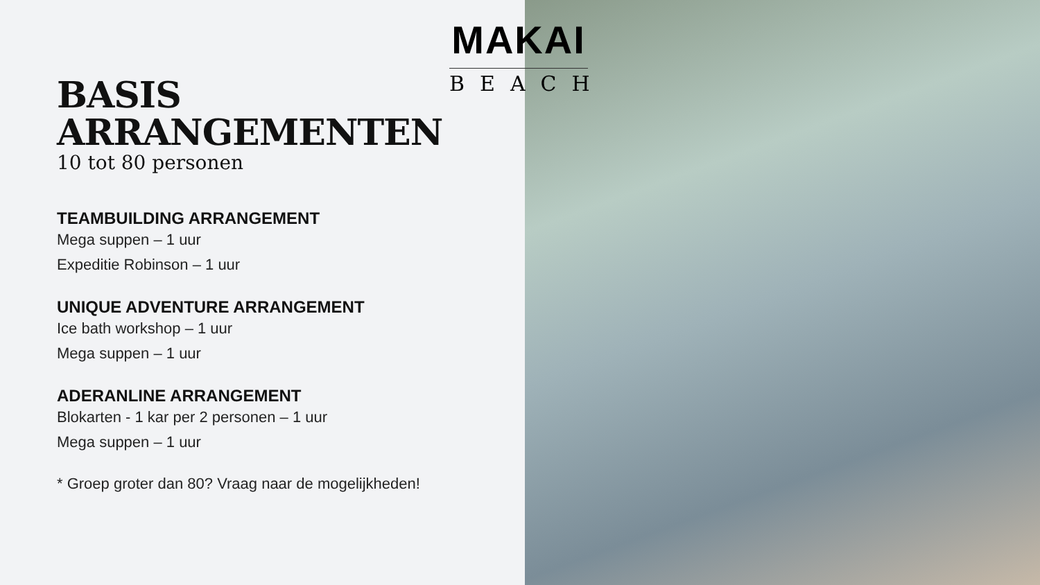MAKAI
BEACH
BASIS ARRANGEMENTEN
10 tot 80 personen
TEAMBUILDING ARRANGEMENT
Mega suppen – 1 uur
Expeditie Robinson – 1 uur
UNIQUE ADVENTURE ARRANGEMENT
Ice bath workshop – 1 uur
Mega suppen – 1 uur
ADERANLINE ARRANGEMENT
Blokarten - 1 kar per 2 personen – 1 uur
Mega suppen – 1 uur
* Groep groter dan 80? Vraag naar de mogelijkheden!